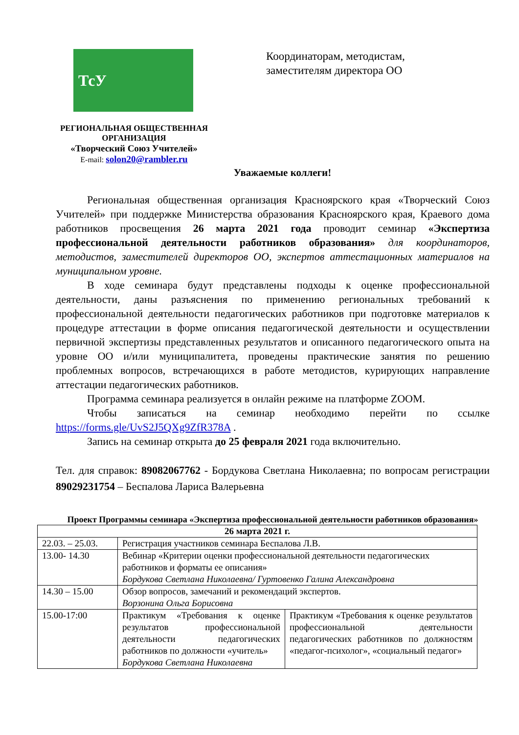ТсУ
РЕГИОНАЛЬНАЯ ОБЩЕСТВЕННАЯ ОРГАНИЗАЦИЯ
«Творческий Союз Учителей»
E-mail: solon20@rambler.ru
Координаторам, методистам,
заместителям директора ОО
Уважаемые коллеги!
Региональная общественная организация Красноярского края «Творческий Союз Учителей» при поддержке Министерства образования Красноярского края, Краевого дома работников просвещения 26 марта 2021 года проводит семинар «Экспертиза профессиональной деятельности работников образования» для координаторов, методистов, заместителей директоров ОО, экспертов аттестационных материалов на муниципальном уровне.
В ходе семинара будут представлены подходы к оценке профессиональной деятельности, даны разъяснения по применению региональных требований к профессиональной деятельности педагогических работников при подготовке материалов к процедуре аттестации в форме описания педагогической деятельности и осуществлении первичной экспертизы представленных результатов и описанного педагогического опыта на уровне ОО и/или муниципалитета, проведены практические занятия по решению проблемных вопросов, встречающихся в работе методистов, курирующих направление аттестации педагогических работников.
Программа семинара реализуется в онлайн режиме на платформе ZOOM.
Чтобы записаться на семинар необходимо перейти по ссылке https://forms.gle/UvS2J5QXg9ZfR378A .
Запись на семинар открыта до 25 февраля 2021 года включительно.
Тел. для справок: 89082067762 - Бордукова Светлана Николаевна; по вопросам регистрации 89029231754 – Беспалова Лариса Валерьевна
Проект Программы семинара «Экспертиза профессиональной деятельности работников образования»
| 26 марта 2021 г. | | |
| 22.03. – 25.03. | Регистрация участников семинара Беспалова Л.В. | |
| 13.00- 14.30 | Вебинар «Критерии оценки профессиональной деятельности педагогических работников и форматы ее описания» Бордукова Светлана Николаевна/ Гуртовенко Галина Александровна | |
| 14.30 – 15.00 | Обзор вопросов, замечаний и рекомендаций экспертов. Ворзонина Ольга Борисовна | |
| 15.00-17:00 | Практикум «Требования к оценке результатов профессиональной деятельности педагогических работников по должности «учитель» Бордукова Светлана Николаевна | Практикум «Требования к оценке результатов профессиональной деятельности педагогических работников по должностям «педагог-психолог», «социальный педагог» |